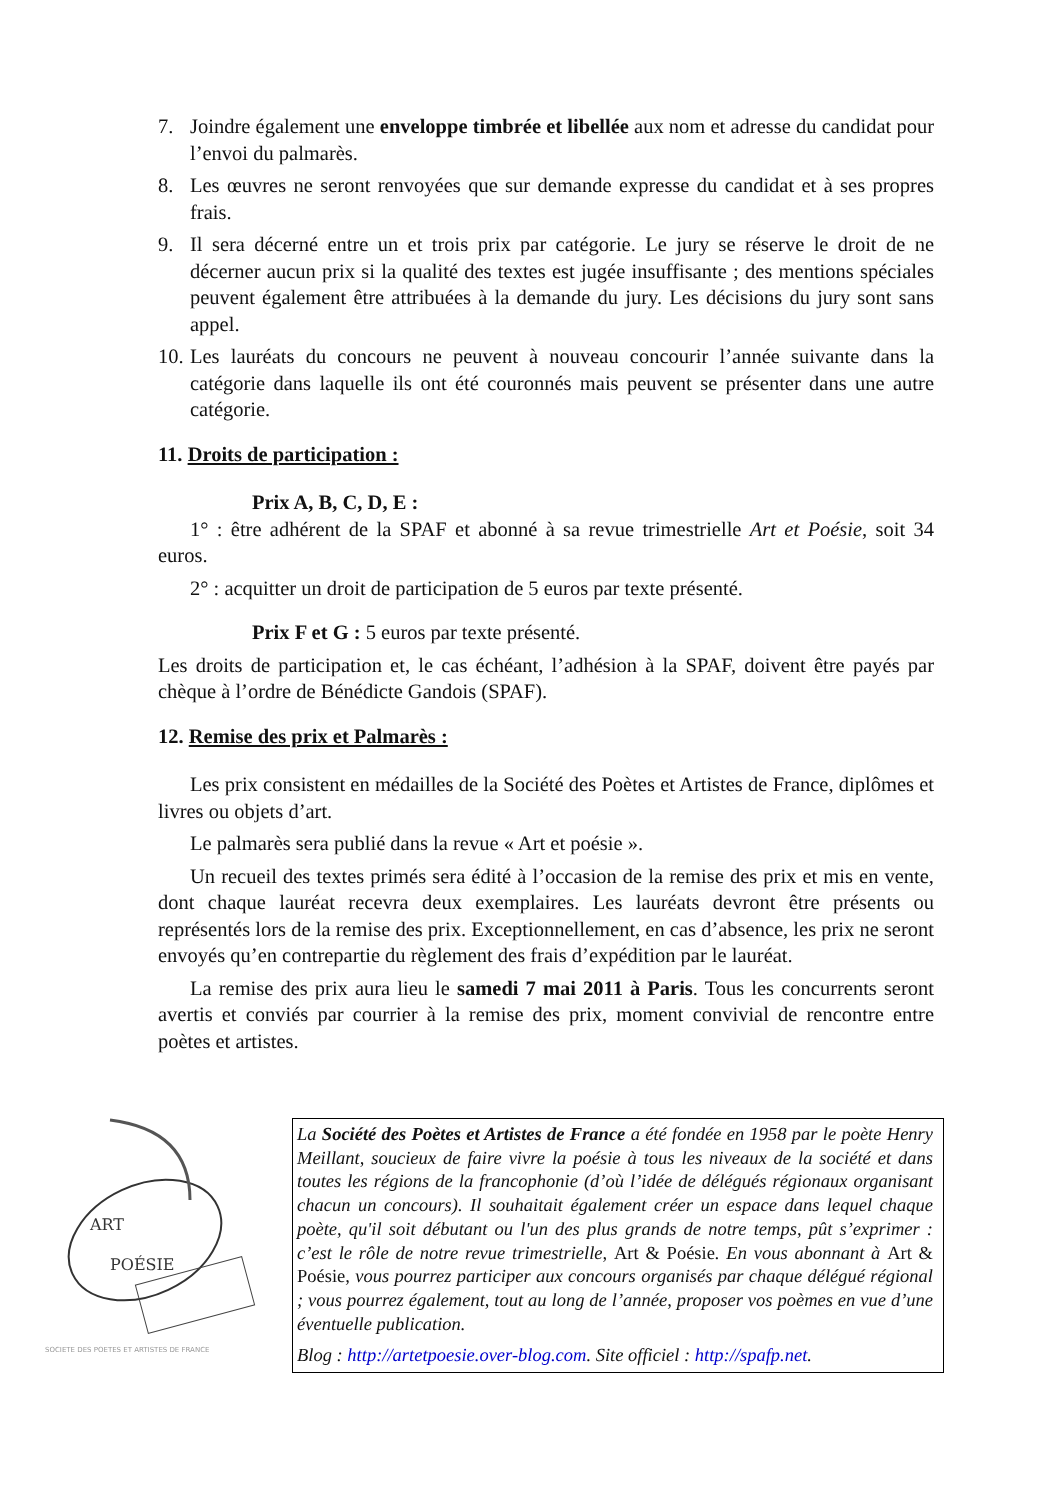7. Joindre également une enveloppe timbrée et libellée aux nom et adresse du candidat pour l’envoi du palmarès.
8. Les œuvres ne seront renvoyées que sur demande expresse du candidat et à ses propres frais.
9. Il sera décerné entre un et trois prix par catégorie. Le jury se réserve le droit de ne décerner aucun prix si la qualité des textes est jugée insuffisante ; des mentions spéciales peuvent également être attribuées à la demande du jury. Les décisions du jury sont sans appel.
10. Les lauréats du concours ne peuvent à nouveau concourir l’année suivante dans la catégorie dans laquelle ils ont été couronnés mais peuvent se présenter dans une autre catégorie.
11. Droits de participation :
Prix A, B, C, D, E :
1° : être adhérent de la SPAF et abonné à sa revue trimestrielle Art et Poésie, soit 34 euros.
2° : acquitter un droit de participation de 5 euros par texte présenté.
Prix F et G : 5 euros par texte présenté.
Les droits de participation et, le cas échéant, l’adhésion à la SPAF, doivent être payés par chèque à l’ordre de Bénédicte Gandois (SPAF).
12. Remise des prix et Palmarès :
Les prix consistent en médailles de la Société des Poètes et Artistes de France, diplômes et livres ou objets d’art.
Le palmarès sera publié dans la revue « Art et poésie ».
Un recueil des textes primés sera édité à l’occasion de la remise des prix et mis en vente, dont chaque lauréat recevra deux exemplaires. Les lauréats devront être présents ou représentés lors de la remise des prix. Exceptionnellement, en cas d’absence, les prix ne seront envoyés qu’en contrepartie du règlement des frais d’expédition par le lauréat.
La remise des prix aura lieu le samedi 7 mai 2011 à Paris. Tous les concurrents seront avertis et conviés par courrier à la remise des prix, moment convivial de rencontre entre poètes et artistes.
ART
POÉSIE
SOCIETE DES POETES ET ARTISTES DE FRANCE
La Société des Poètes et Artistes de France a été fondée en 1958 par le poète Henry Meillant, soucieux de faire vivre la poésie à tous les niveaux de la société et dans toutes les régions de la francophonie (d’où l’idée de délégués régionaux organisant chacun un concours). Il souhaitait également créer un espace dans lequel chaque poète, qu'il soit débutant ou l'un des plus grands de notre temps, pût s’exprimer : c’est le rôle de notre revue trimestrielle, Art & Poésie. En vous abonnant à Art & Poésie, vous pourrez participer aux concours organisés par chaque délégué régional ; vous pourrez également, tout au long de l’année, proposer vos poèmes en vue d’une éventuelle publication.
Blog : http://artetpoesie.over-blog.com. Site officiel : http://spafp.net.